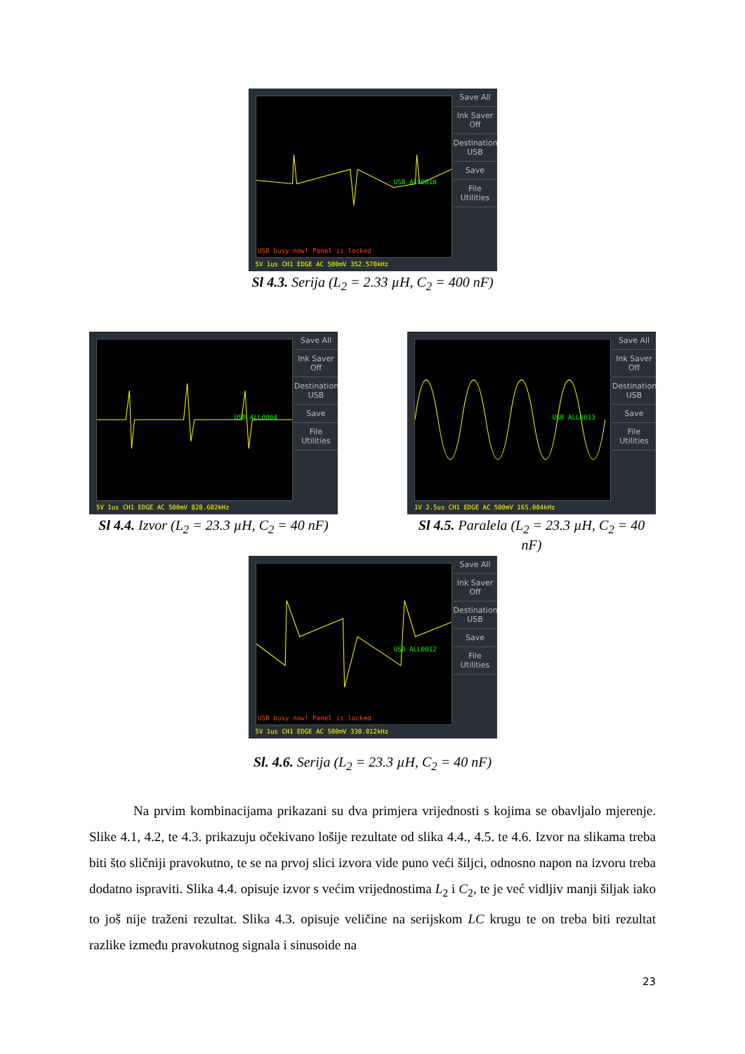USB ALL0010
USB busy now! Panel is locked
Save All
Ink Saver Off
Destination USB
Save
File Utilities
5V 1us CH1 EDGE AC 500mV 352.570kHz
Sl 4.3. Serija (L<sub>2</sub> = 2.33 µH, C<sub>2</sub> = 400 nF)
USB ALL0004
Save All
Ink Saver Off
Destination USB
Save
File Utilities
5V 1us CH1 EDGE AC 500mV 828.602kHz
Sl 4.4. Izvor (L<sub>2</sub> = 23.3 µH, C<sub>2</sub> = 40 nF)
USB ALL0013
Save All
Ink Saver Off
Destination USB
Save
File Utilities
1V 2.5us CH1 EDGE AC 500mV 165.004kHz
Sl 4.5. Paralela (L<sub>2</sub> = 23.3 µH, C<sub>2</sub> = 40 nF)
USB ALL0012
USB busy now! Panel is locked
Save All
Ink Saver Off
Destination USB
Save
File Utilities
5V 1us CH1 EDGE AC 500mV 330.012kHz
Sl. 4.6. Serija (L<sub>2</sub> = 23.3 µH, C<sub>2</sub> = 40 nF)
Na prvim kombinacijama prikazani su dva primjera vrijednosti s kojima se obavljalo mjerenje. Slike 4.1, 4.2, te 4.3. prikazuju očekivano lošije rezultate od slika 4.4., 4.5. te 4.6. Izvor na slikama treba biti što sličniji pravokutno, te se na prvoj slici izvora vide puno veći šiljci, odnosno napon na izvoru treba dodatno ispraviti. Slika 4.4. opisuje izvor s većim vrijednostima L<sub>2</sub> i C<sub>2</sub>, te je već vidljiv manji šiljak iako to još nije traženi rezultat. Slika 4.3. opisuje veličine na serijskom LC krugu te on treba biti rezultat razlike između pravokutnog signala i sinusoide na
23